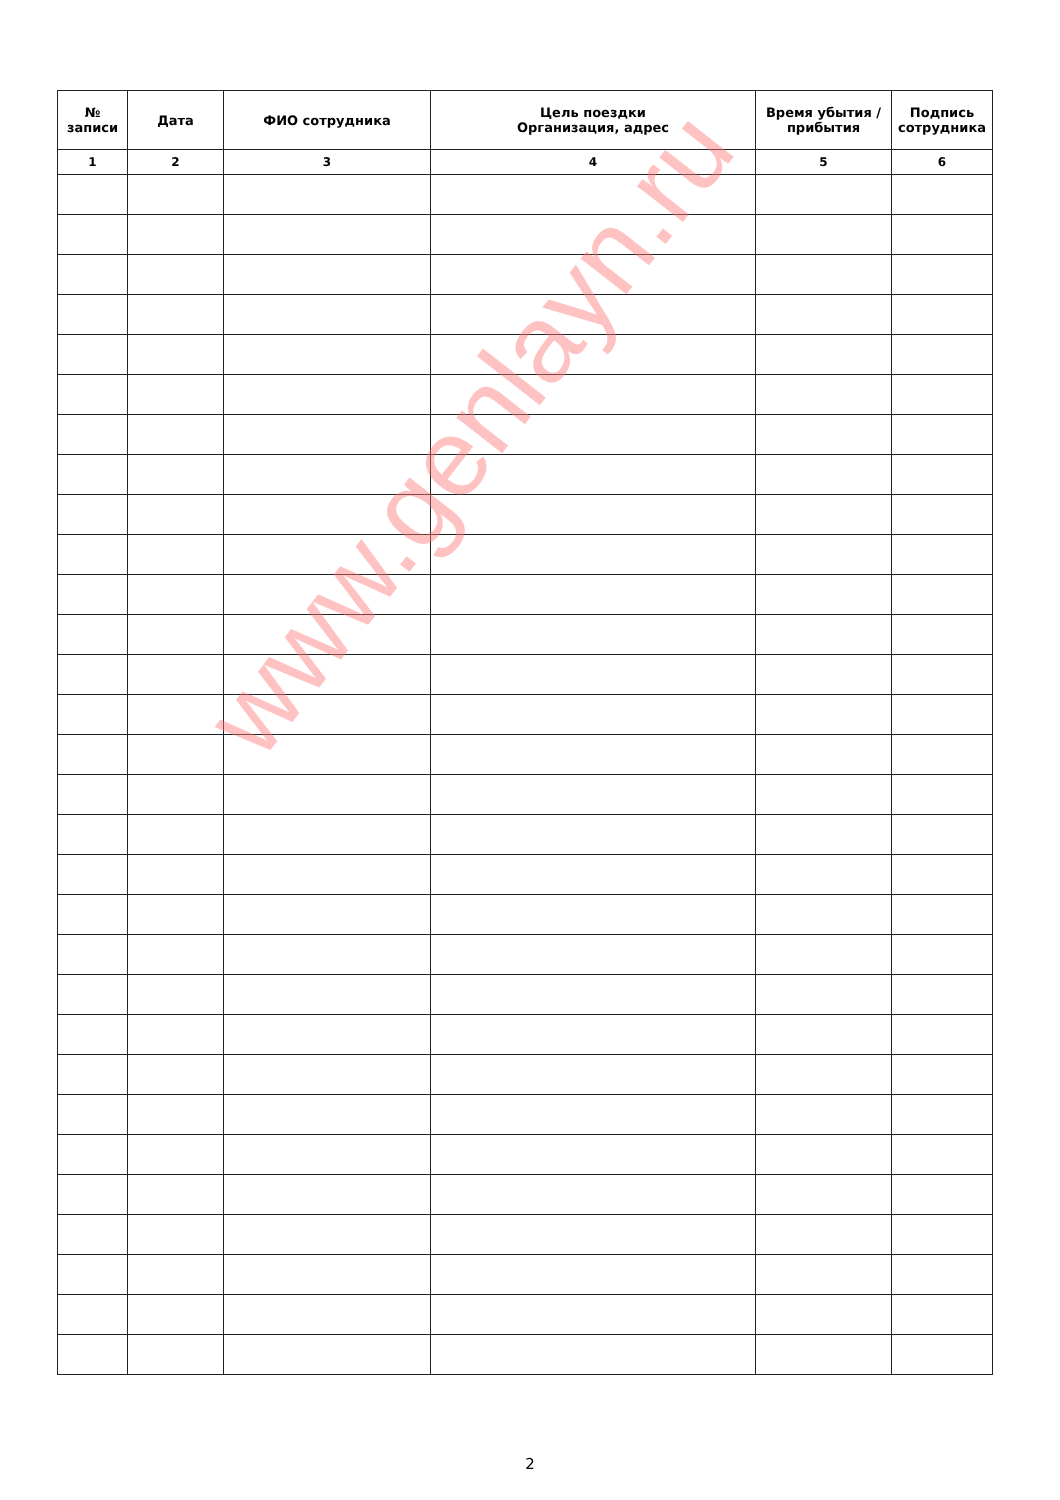| № записи | Дата | ФИО сотрудника | Цель поездки Организация, адрес | Время убытия / прибытия | Подпись сотрудника |
| --- | --- | --- | --- | --- | --- |
| 1 | 2 | 3 | 4 | 5 | 6 |
www.genlayn.ru
2